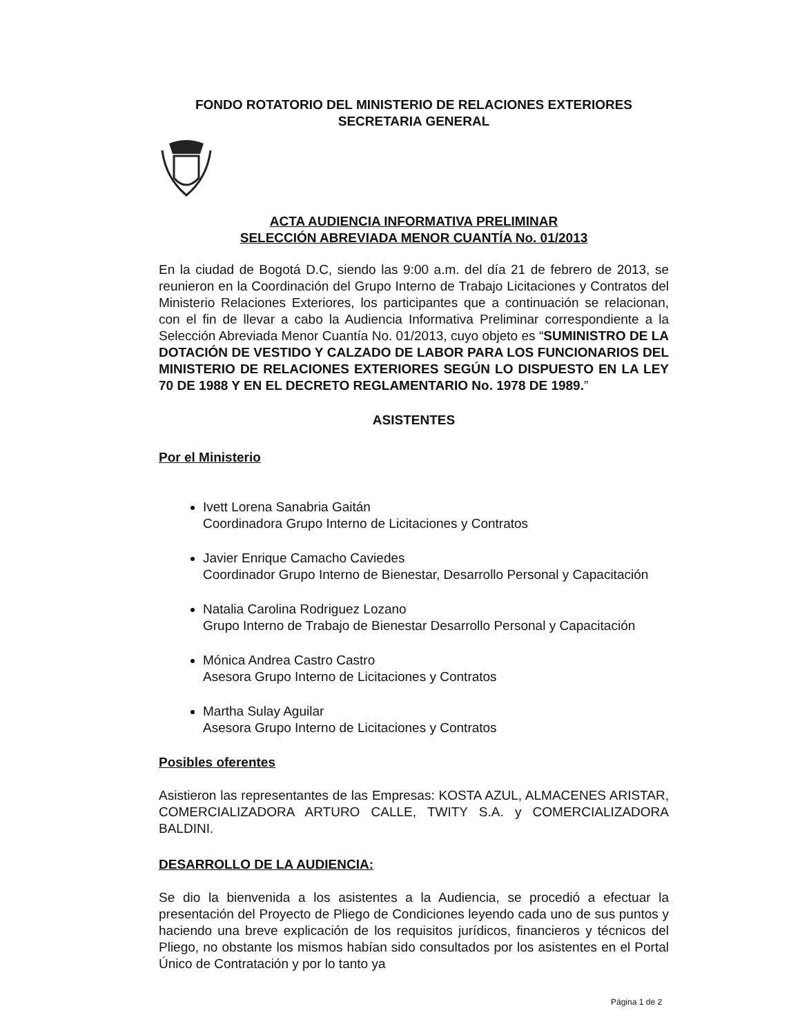FONDO ROTATORIO DEL MINISTERIO DE RELACIONES EXTERIORES
SECRETARIA GENERAL
ACTA AUDIENCIA INFORMATIVA PRELIMINAR
SELECCIÓN ABREVIADA MENOR CUANTÍA No. 01/2013
En la ciudad de Bogotá D.C, siendo las 9:00 a.m. del día 21 de febrero de 2013, se reunieron en la Coordinación del Grupo Interno de Trabajo Licitaciones y Contratos del Ministerio Relaciones Exteriores, los participantes que a continuación se relacionan, con el fin de llevar a cabo la Audiencia Informativa Preliminar correspondiente a la Selección Abreviada Menor Cuantía No. 01/2013, cuyo objeto es “SUMINISTRO DE LA DOTACIÓN DE VESTIDO Y CALZADO DE LABOR PARA LOS FUNCIONARIOS DEL MINISTERIO DE RELACIONES EXTERIORES SEGÚN LO DISPUESTO EN LA LEY 70 DE 1988 Y EN EL DECRETO REGLAMENTARIO No. 1978 DE 1989.”
ASISTENTES
Por el Ministerio
Ivett Lorena Sanabria Gaitán
Coordinadora Grupo Interno de Licitaciones y Contratos
Javier Enrique Camacho Caviedes
Coordinador Grupo Interno de Bienestar, Desarrollo Personal y Capacitación
Natalia Carolina Rodriguez Lozano
Grupo Interno de Trabajo de Bienestar Desarrollo Personal y Capacitación
Mónica Andrea Castro Castro
Asesora Grupo Interno de Licitaciones y Contratos
Martha Sulay Aguilar
Asesora Grupo Interno de Licitaciones y Contratos
Posibles oferentes
Asistieron las representantes de las Empresas: KOSTA AZUL, ALMACENES ARISTAR, COMERCIALIZADORA ARTURO CALLE, TWITY S.A. y COMERCIALIZADORA BALDINI.
DESARROLLO DE LA AUDIENCIA:
Se dio la bienvenida a los asistentes a la Audiencia, se procedió a efectuar la presentación del Proyecto de Pliego de Condiciones leyendo cada uno de sus puntos y haciendo una breve explicación de los requisitos jurídicos, financieros y técnicos del Pliego, no obstante los mismos habían sido consultados por los asistentes en el Portal Único de Contratación y por lo tanto ya
Página 1 de 2